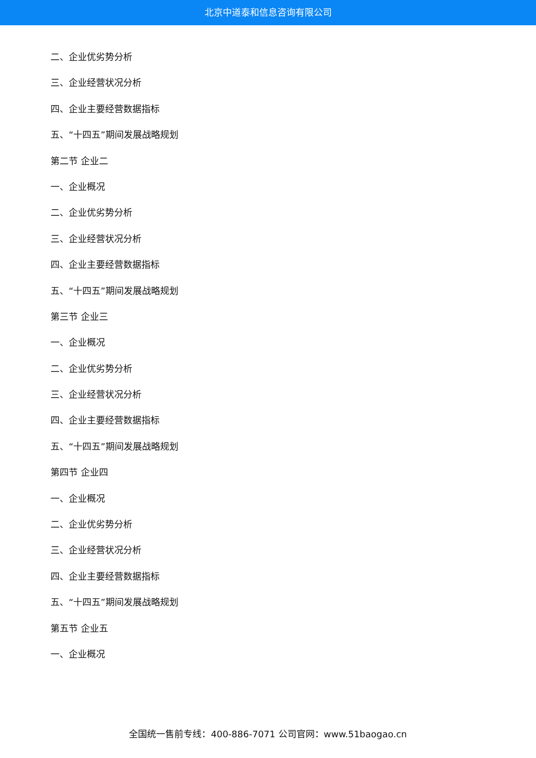北京中道泰和信息咨询有限公司
二、企业优劣势分析
三、企业经营状况分析
四、企业主要经营数据指标
五、“十四五”期间发展战略规划
第二节 企业二
一、企业概况
二、企业优劣势分析
三、企业经营状况分析
四、企业主要经营数据指标
五、“十四五”期间发展战略规划
第三节 企业三
一、企业概况
二、企业优劣势分析
三、企业经营状况分析
四、企业主要经营数据指标
五、“十四五”期间发展战略规划
第四节 企业四
一、企业概况
二、企业优劣势分析
三、企业经营状况分析
四、企业主要经营数据指标
五、“十四五”期间发展战略规划
第五节 企业五
一、企业概况
全国统一售前专线：400-886-7071 公司官网：www.51baogao.cn